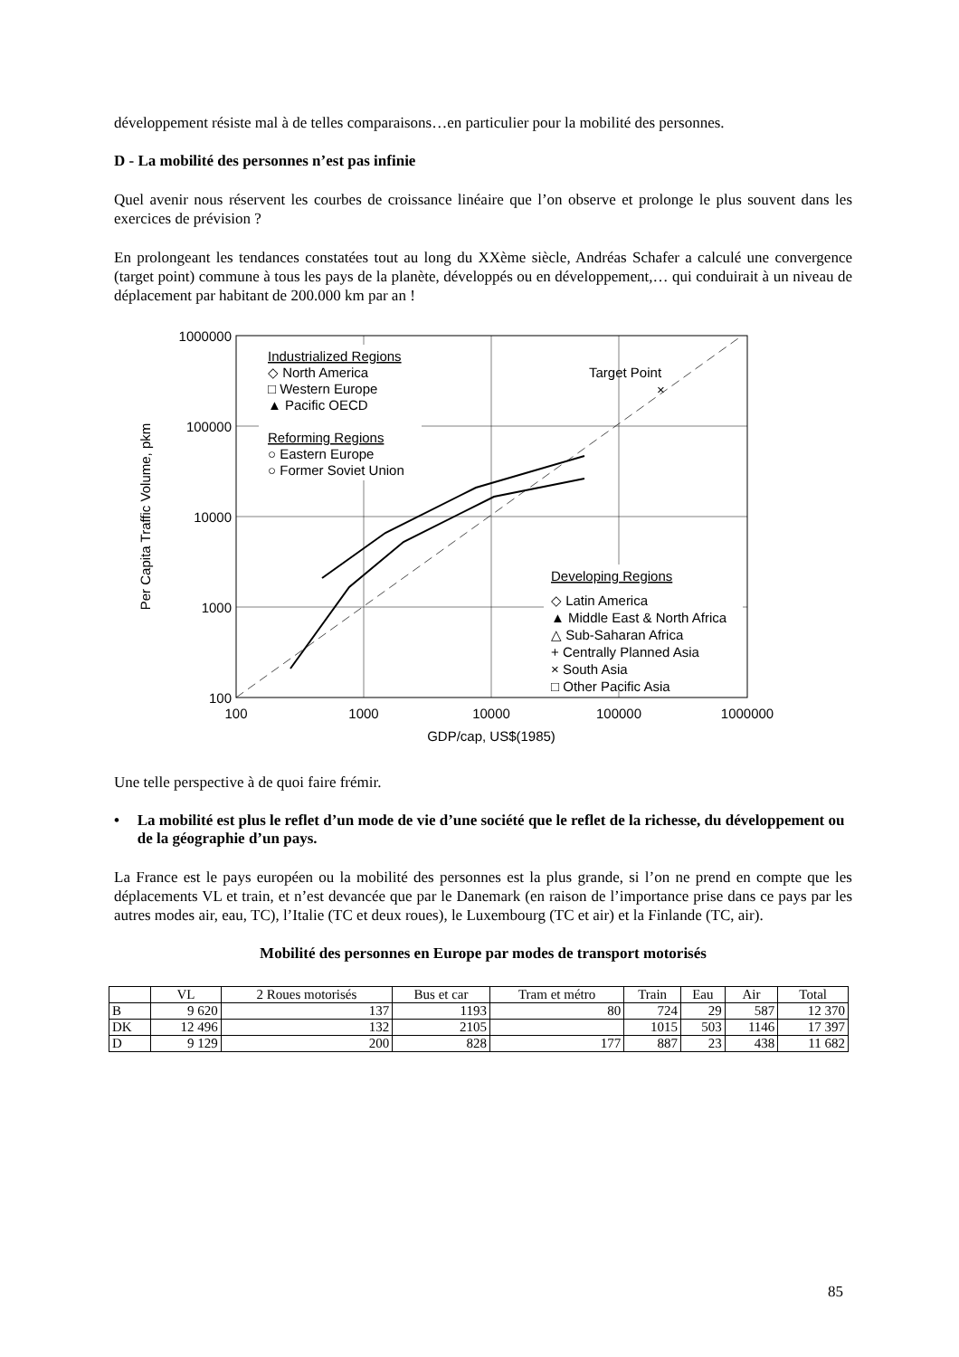développement résiste mal à de telles comparaisons…en particulier pour la mobilité des personnes.
D - La mobilité des personnes n’est pas infinie
Quel avenir nous réservent les courbes de croissance linéaire que l’on observe et prolonge le plus souvent dans les exercices de prévision ?
En prolongeant les tendances constatées tout au long du XXème siècle, Andréas Schafer a calculé une convergence (target point) commune à tous les pays de la planète, développés ou en développement,… qui conduirait à un niveau de déplacement par habitant de 200.000 km par an !
1000000
100000
10000
1000
100
100
1000
10000
100000
1000000
GDP/cap, US$(1985)
Per Capita Traffic Volume, pkm
Industrialized Regions
◇ North America
□ Western Europe
▲ Pacific OECD
Reforming Regions
○ Eastern Europe
○ Former Soviet Union
Target Point
×
Developing Regions
◇ Latin America
▲ Middle East & North Africa
△ Sub-Saharan Africa
+ Centrally Planned Asia
× South Asia
□ Other Pacific Asia
Une telle perspective à de quoi faire frémir.
• La mobilité est plus le reflet d’un mode de vie d’une société que le reflet de la richesse, du développement ou de la géographie d’un pays.
La France est le pays européen ou la mobilité des personnes est la plus grande, si l’on ne prend en compte que les déplacements VL et train, et n’est devancée que par le Danemark (en raison de l’importance prise dans ce pays par les autres modes air, eau, TC), l’Italie (TC et deux roues), le Luxembourg (TC et air) et la Finlande (TC, air).
Mobilité des personnes en Europe par modes de transport motorisés
| | VL | 2 Roues motorisés | Bus et car | Tram et métro | Train | Eau | Air | Total |
| --- | --- | --- | --- | --- | --- | --- | --- | --- |
| B | 9 620 | 137 | 1193 | 80 | 724 | 29 | 587 | 12 370 |
| DK | 12 496 | 132 | 2105 | | 1015 | 503 | 1146 | 17 397 |
| D | 9 129 | 200 | 828 | 177 | 887 | 23 | 438 | 11 682 |
85